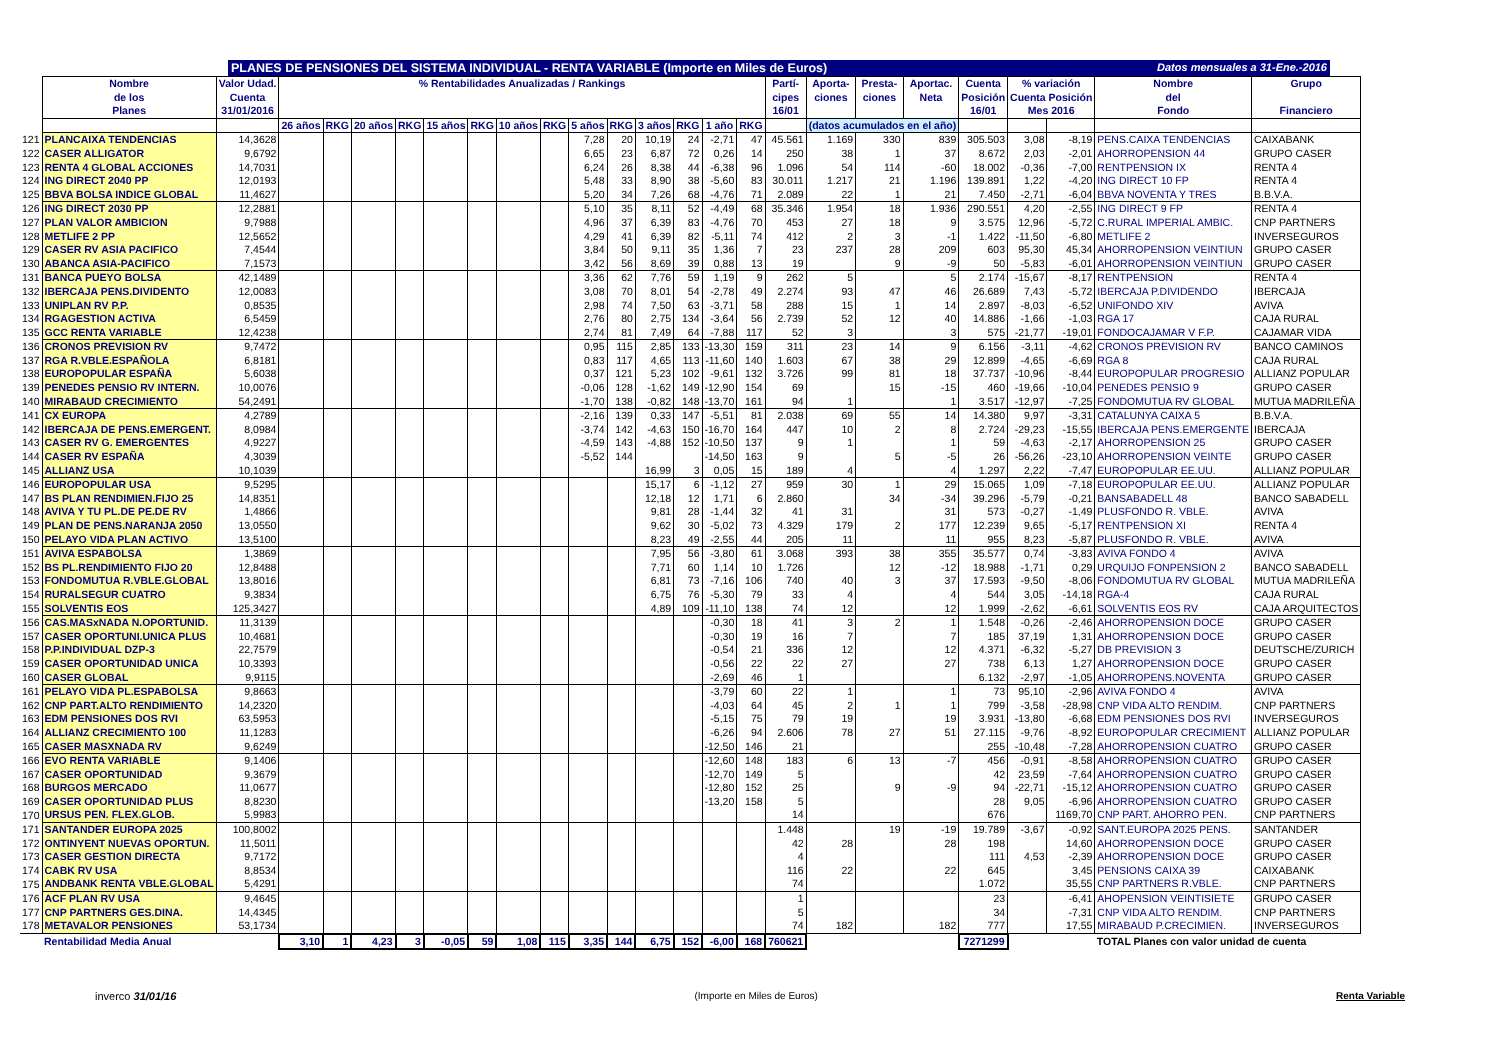PLANES DE PENSIONES DEL SISTEMA INDIVIDUAL - RENTA VARIABLE (Importe en Miles de Euros) Datos mensuales a 31-Ene.-2016
| | Nombre de los Planes | Valor Udad. Cuenta 31/01/2016 | % Rentabilidades Anualizadas / Rankings | | | | | | | | | | | | | | Partí- cipes 16/01 | Aporta- ciones | Presta- ciones | Aportac. Neta | Cuenta Posición 16/01 | % variación Cuenta Posición Mes 2016 | | Nombre del Fondo | Grupo Financiero |
| --- | --- | --- | --- | --- | --- | --- | --- | --- | --- | --- | --- | --- | --- | --- | --- | --- | --- | --- | --- | --- | --- | --- | --- | --- | --- |
| | | | 26 años | RKG | 20 años | RKG | 15 años | RKG | 10 años | RKG | 5 años | RKG | 3 años | RKG | 1 año | RKG | | (datos acumulados en el año) | | | | | | | |
| 121 | PLANCAIXA TENDENCIAS | 14,3628 | | | | | | | | | 7,28 | 20 | 10,19 | 24 | -2,71 | 47 | 45.561 | 1.169 | 330 | 839 | 305.503 | 3,08 | -8,19 | PENS.CAIXA TENDENCIAS | CAIXABANK |
| 122 | CASER ALLIGATOR | 9,6792 | | | | | | | | | 6,65 | 23 | 6,87 | 72 | 0,26 | 14 | 250 | 38 | 1 | 37 | 8.672 | 2,03 | -2,01 | AHORROPENSION 44 | GRUPO CASER |
| 123 | RENTA 4 GLOBAL ACCIONES | 14,7031 | | | | | | | | | 6,24 | 26 | 8,38 | 44 | -6,38 | 96 | 1.096 | 54 | 114 | -60 | 18.002 | -0,36 | -7,00 | RENTPENSION IX | RENTA 4 |
| 124 | ING DIRECT 2040 PP | 12,0193 | | | | | | | | | 5,48 | 33 | 8,90 | 38 | -5,60 | 83 | 30.011 | 1.217 | 21 | 1.196 | 139.891 | 1,22 | -4,20 | ING DIRECT 10 FP | RENTA 4 |
| 125 | BBVA BOLSA INDICE GLOBAL | 11,4627 | | | | | | | | | 5,20 | 34 | 7,26 | 68 | -4,76 | 71 | 2.089 | 22 | 1 | 21 | 7.450 | -2,71 | -6,04 | BBVA NOVENTA Y TRES | B.B.V.A. |
| 126 | ING DIRECT 2030 PP | 12,2881 | | | | | | | | | 5,10 | 35 | 8,11 | 52 | -4,49 | 68 | 35.346 | 1.954 | 18 | 1.936 | 290.551 | 4,20 | -2,55 | ING DIRECT 9 FP | RENTA 4 |
| 127 | PLAN VALOR AMBICION | 9,7988 | | | | | | | | | 4,96 | 37 | 6,39 | 83 | -4,76 | 70 | 453 | 27 | 18 | 9 | 3.575 | 12,96 | -5,72 | C.RURAL IMPERIAL AMBIC. | CNP PARTNERS |
| 128 | METLIFE 2 PP | 12,5652 | | | | | | | | | 4,29 | 41 | 6,39 | 82 | -5,11 | 74 | 412 | 2 | 3 | -1 | 1.422 | -11,50 | -6,80 | METLIFE 2 | INVERSEGUROS |
| 129 | CASER RV ASIA PACIFICO | 7,4544 | | | | | | | | | 3,84 | 50 | 9,11 | 35 | 1,36 | 7 | 23 | 237 | 28 | 209 | 603 | 95,30 | 45,34 | AHORROPENSION VEINTIUN | GRUPO CASER |
| 130 | ABANCA ASIA-PACIFICO | 7,1573 | | | | | | | | | 3,42 | 56 | 8,69 | 39 | 0,88 | 13 | 19 | | 9 | -9 | 50 | -5,83 | -6,01 | AHORROPENSION VEINTIUN | GRUPO CASER |
| 131 | BANCA PUEYO BOLSA | 42,1489 | | | | | | | | | 3,36 | 62 | 7,76 | 59 | 1,19 | 9 | 262 | 5 | | 5 | 2.174 | -15,67 | -8,17 | RENTPENSION | RENTA 4 |
| 132 | IBERCAJA PENS.DIVIDENTO | 12,0083 | | | | | | | | | 3,08 | 70 | 8,01 | 54 | -2,78 | 49 | 2.274 | 93 | 47 | 46 | 26.689 | 7,43 | -5,72 | IBERCAJA P.DIVIDENDO | IBERCAJA |
| 133 | UNIPLAN RV P.P. | 0,8535 | | | | | | | | | 2,98 | 74 | 7,50 | 63 | -3,71 | 58 | 288 | 15 | 1 | 14 | 2.897 | -8,03 | -6,52 | UNIFONDO XIV | AVIVA |
| 134 | RGAGESTION ACTIVA | 6,5459 | | | | | | | | | 2,76 | 80 | 2,75 | 134 | -3,64 | 56 | 2.739 | 52 | 12 | 40 | 14.886 | -1,66 | -1,03 | RGA 17 | CAJA RURAL |
| 135 | GCC RENTA VARIABLE | 12,4238 | | | | | | | | | 2,74 | 81 | 7,49 | 64 | -7,88 | 117 | 52 | 3 | | 3 | 575 | -21,77 | -19,01 | FONDOCAJAMAR V F.P. | CAJAMAR VIDA |
| 136 | CRONOS PREVISION RV | 9,7472 | | | | | | | | | 0,95 | 115 | 2,85 | 133 | -13,30 | 159 | 311 | 23 | 14 | 9 | 6.156 | -3,11 | -4,62 | CRONOS PREVISION RV | BANCO CAMINOS |
| 137 | RGA R.VBLE.ESPAÑOLA | 6,8181 | | | | | | | | | 0,83 | 117 | 4,65 | 113 | -11,60 | 140 | 1.603 | 67 | 38 | 29 | 12.899 | -4,65 | -6,69 | RGA 8 | CAJA RURAL |
| 138 | EUROPOPULAR ESPAÑA | 5,6038 | | | | | | | | | 0,37 | 121 | 5,23 | 102 | -9,61 | 132 | 3.726 | 99 | 81 | 18 | 37.737 | -10,96 | -8,44 | EUROPOPULAR PROGRESIO | ALLIANZ POPULAR |
| 139 | PENEDES PENSIO RV INTERN. | 10,0076 | | | | | | | | | -0,06 | 128 | -1,62 | 149 | -12,90 | 154 | 69 | | 15 | -15 | 460 | -19,66 | -10,04 | PENEDES PENSIO 9 | GRUPO CASER |
| 140 | MIRABAUD CRECIMIENTO | 54,2491 | | | | | | | | | -1,70 | 138 | -0,82 | 148 | -13,70 | 161 | 94 | 1 | | 1 | 3.517 | -12,97 | -7,25 | FONDOMUTUA RV GLOBAL | MUTUA MADRILEÑA |
| 141 | CX EUROPA | 4,2789 | | | | | | | | | -2,16 | 139 | 0,33 | 147 | -5,51 | 81 | 2.038 | 69 | 55 | 14 | 14.380 | 9,97 | -3,31 | CATALUNYA CAIXA 5 | B.B.V.A. |
| 142 | IBERCAJA DE PENS.EMERGENT. | 8,0984 | | | | | | | | | -3,74 | 142 | -4,63 | 150 | -16,70 | 164 | 447 | 10 | 2 | 8 | 2.724 | -29,23 | -15,55 | IBERCAJA PENS.EMERGENTE | IBERCAJA |
| 143 | CASER RV G. EMERGENTES | 4,9227 | | | | | | | | | -4,59 | 143 | -4,88 | 152 | -10,50 | 137 | 9 | 1 | | 1 | 59 | -4,63 | -2,17 | AHORROPENSION 25 | GRUPO CASER |
| 144 | CASER RV ESPAÑA | 4,3039 | | | | | | | | | -5,52 | 144 | | | -14,50 | 163 | 9 | | 5 | -5 | 26 | -56,26 | -23,10 | AHORROPENSION VEINTE | GRUPO CASER |
| 145 | ALLIANZ USA | 10,1039 | | | | | | | | | | | 16,99 | 3 | 0,05 | 15 | 189 | 4 | | 4 | 1.297 | 2,22 | -7,47 | EUROPOPULAR EE.UU. | ALLIANZ POPULAR |
| 146 | EUROPOPULAR USA | 9,5295 | | | | | | | | | | | 15,17 | 6 | -1,12 | 27 | 959 | 30 | 1 | 29 | 15.065 | 1,09 | -7,18 | EUROPOPULAR EE.UU. | ALLIANZ POPULAR |
| 147 | BS PLAN RENDIMIEN.FIJO 25 | 14,8351 | | | | | | | | | | | 12,18 | 12 | 1,71 | 6 | 2.860 | | 34 | -34 | 39.296 | -5,79 | -0,21 | BANSABADELL 48 | BANCO SABADELL |
| 148 | AVIVA Y TU PL.DE PE.DE RV | 1,4866 | | | | | | | | | | | 9,81 | 28 | -1,44 | 32 | 41 | 31 | | 31 | 573 | -0,27 | -1,49 | PLUSFONDO R. VBLE. | AVIVA |
| 149 | PLAN DE PENS.NARANJA 2050 | 13,0550 | | | | | | | | | | | 9,62 | 30 | -5,02 | 73 | 4.329 | 179 | 2 | 177 | 12.239 | 9,65 | -5,17 | RENTPENSION XI | RENTA 4 |
| 150 | PELAYO VIDA PLAN ACTIVO | 13,5100 | | | | | | | | | | | 8,23 | 49 | -2,55 | 44 | 205 | 11 | | 11 | 955 | 8,23 | -5,87 | PLUSFONDO R. VBLE. | AVIVA |
| 151 | AVIVA ESPABOLSA | 1,3869 | | | | | | | | | | | 7,95 | 56 | -3,80 | 61 | 3.068 | 393 | 38 | 355 | 35.577 | 0,74 | -3,83 | AVIVA FONDO 4 | AVIVA |
| 152 | BS PL.RENDIMIENTO FIJO 20 | 12,8488 | | | | | | | | | | | 7,71 | 60 | 1,14 | 10 | 1.726 | | 12 | -12 | 18.988 | -1,71 | 0,29 | URQUIJO FONPENSION 2 | BANCO SABADELL |
| 153 | FONDOMUTUA R.VBLE.GLOBAL | 13,8016 | | | | | | | | | | | 6,81 | 73 | -7,16 | 106 | 740 | 40 | 3 | 37 | 17.593 | -9,50 | -8,06 | FONDOMUTUA RV GLOBAL | MUTUA MADRILEÑA |
| 154 | RURALSEGUR CUATRO | 9,3834 | | | | | | | | | | | 6,75 | 76 | -5,30 | 79 | 33 | 4 | | 4 | 544 | 3,05 | -14,18 | RGA-4 | CAJA RURAL |
| 155 | SOLVENTIS EOS | 125,3427 | | | | | | | | | | | 4,89 | 109 | -11,10 | 138 | 74 | 12 | | 12 | 1.999 | -2,62 | -6,61 | SOLVENTIS EOS RV | CAJA ARQUITECTOS |
| 156 | CAS.MASxNADA N.OPORTUNID. | 11,3139 | | | | | | | | | | | | | -0,30 | 18 | 41 | 3 | 2 | 1 | 1.548 | -0,26 | -2,46 | AHORROPENSION DOCE | GRUPO CASER |
| 157 | CASER OPORTUNI.UNICA PLUS | 10,4681 | | | | | | | | | | | | | -0,30 | 19 | 16 | 7 | | 7 | 185 | 37,19 | 1,31 | AHORROPENSION DOCE | GRUPO CASER |
| 158 | P.P.INDIVIDUAL DZP-3 | 22,7579 | | | | | | | | | | | | | -0,54 | 21 | 336 | 12 | | 12 | 4.371 | -6,32 | -5,27 | DB PREVISION 3 | DEUTSCHE/ZURICH |
| 159 | CASER OPORTUNIDAD UNICA | 10,3393 | | | | | | | | | | | | | -0,56 | 22 | 22 | 27 | | 27 | 738 | 6,13 | 1,27 | AHORROPENSION DOCE | GRUPO CASER |
| 160 | CASER GLOBAL | 9,9115 | | | | | | | | | | | | | -2,69 | 46 | 1 | | | | 6.132 | -2,97 | -1,05 | AHORROPENS.NOVENTA | GRUPO CASER |
| 161 | PELAYO VIDA PL.ESPABOLSA | 9,8663 | | | | | | | | | | | | | -3,79 | 60 | 22 | 1 | | 1 | 73 | 95,10 | -2,96 | AVIVA FONDO 4 | AVIVA |
| 162 | CNP PART.ALTO RENDIMIENTO | 14,2320 | | | | | | | | | | | | | -4,03 | 64 | 45 | 2 | 1 | 1 | 799 | -3,58 | -28,98 | CNP VIDA ALTO RENDIM. | CNP PARTNERS |
| 163 | EDM PENSIONES DOS RVI | 63,5953 | | | | | | | | | | | | | -5,15 | 75 | 79 | 19 | | 19 | 3.931 | -13,80 | -6,68 | EDM PENSIONES DOS RVI | INVERSEGUROS |
| 164 | ALLIANZ CRECIMIENTO 100 | 11,1283 | | | | | | | | | | | | | -6,26 | 94 | 2.606 | 78 | 27 | 51 | 27.115 | -9,76 | -8,92 | EUROPOPULAR CRECIMIENT | ALLIANZ POPULAR |
| 165 | CASER MASXNADA RV | 9,6249 | | | | | | | | | | | | | -12,50 | 146 | 21 | | | | 255 | -10,48 | -7,28 | AHORROPENSION CUATRO | GRUPO CASER |
| 166 | EVO RENTA VARIABLE | 9,1406 | | | | | | | | | | | | | -12,60 | 148 | 183 | 6 | 13 | -7 | 456 | -0,91 | -8,58 | AHORROPENSION CUATRO | GRUPO CASER |
| 167 | CASER OPORTUNIDAD | 9,3679 | | | | | | | | | | | | | -12,70 | 149 | 5 | | | | 42 | 23,59 | -7,64 | AHORROPENSION CUATRO | GRUPO CASER |
| 168 | BURGOS MERCADO | 11,0677 | | | | | | | | | | | | | -12,80 | 152 | 25 | | 9 | -9 | 94 | -22,71 | -15,12 | AHORROPENSION CUATRO | GRUPO CASER |
| 169 | CASER OPORTUNIDAD PLUS | 8,8230 | | | | | | | | | | | | | -13,20 | 158 | 5 | | | | 28 | 9,05 | -6,96 | AHORROPENSION CUATRO | GRUPO CASER |
| 170 | URSUS PEN. FLEX.GLOB. | 5,9983 | | | | | | | | | | | | | | | 14 | | | | 676 | | 1169,70 | CNP PART. AHORRO PEN. | CNP PARTNERS |
| 171 | SANTANDER EUROPA 2025 | 100,8002 | | | | | | | | | | | | | | | 1.448 | | 19 | -19 | 19.789 | -3,67 | -0,92 | SANT.EUROPA 2025 PENS. | SANTANDER |
| 172 | ONTINYENT NUEVAS OPORTUN. | 11,5011 | | | | | | | | | | | | | | | 42 | 28 | | 28 | 198 | | 14,60 | AHORROPENSION DOCE | GRUPO CASER |
| 173 | CASER GESTION DIRECTA | 9,7172 | | | | | | | | | | | | | | | 4 | | | | 111 | 4,53 | -2,39 | AHORROPENSION DOCE | GRUPO CASER |
| 174 | CABK RV USA | 8,8534 | | | | | | | | | | | | | | | 116 | 22 | | 22 | 645 | | 3,45 | PENSIONS CAIXA 39 | CAIXABANK |
| 175 | ANDBANK RENTA VBLE.GLOBAL | 5,4291 | | | | | | | | | | | | | | | 74 | | | | 1.072 | | 35,55 | CNP PARTNERS R.VBLE. | CNP PARTNERS |
| 176 | ACF PLAN RV USA | 9,4645 | | | | | | | | | | | | | | | 1 | | | | 23 | | -6,41 | AHOPENSION VEINTISIETE | GRUPO CASER |
| 177 | CNP PARTNERS GES.DINA. | 14,4345 | | | | | | | | | | | | | | | 5 | | | | 34 | | -7,31 | CNP VIDA ALTO RENDIM. | CNP PARTNERS |
| 178 | METAVALOR PENSIONES | 53,1734 | | | | | | | | | | | | | | | 74 | 182 | | 182 | 777 | | 17,55 | MIRABAUD P.CRECIMIEN. | INVERSEGUROS |
| | Rentabilidad Media Anual | | 3,10 | 1 | 4,23 | 3 | -0,05 | 59 | 1,08 | 115 | 3,35 | 144 | 6,75 | 152 | -6,00 | 168 | 760621 | | | | 7271299 | | | TOTAL Planes con valor unidad de cuenta | |
inverco 31/01/16 (Importe en Miles de Euros) Renta Variable